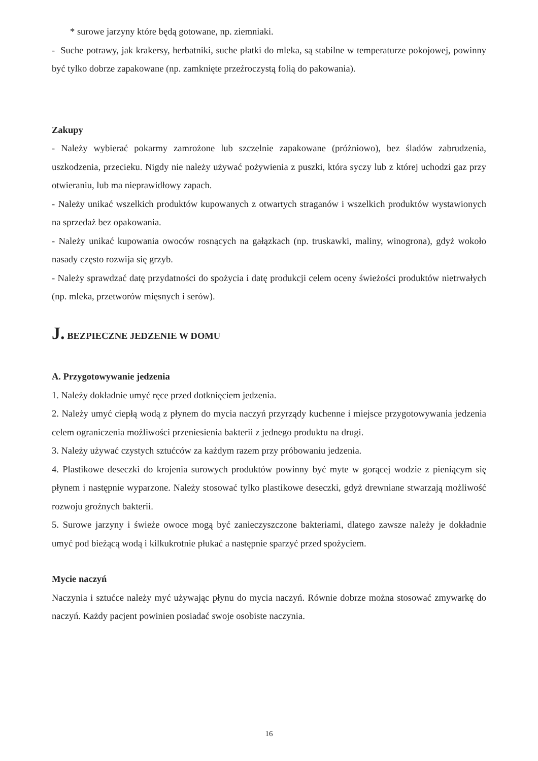* surowe jarzyny które będą gotowane, np. ziemniaki.
- Suche potrawy, jak krakersy, herbatniki, suche płatki do mleka, są stabilne w temperaturze pokojowej, powinny być tylko dobrze zapakowane (np. zamknięte przeźroczystą folią do pakowania).
Zakupy
- Należy wybierać pokarmy zamrożone lub szczelnie zapakowane (próżniowo), bez śladów zabrudzenia, uszkodzenia, przecieku. Nigdy nie należy używać pożywienia z puszki, która syczy lub z której uchodzi gaz przy otwieraniu, lub ma nieprawidłowy zapach.
- Należy unikać wszelkich produktów kupowanych z otwartych straganów i wszelkich produktów wystawionych na sprzedaż bez opakowania.
- Należy unikać kupowania owoców rosnących na gałązkach (np. truskawki, maliny, winogrona), gdyż wokoło nasady często rozwija się grzyb.
- Należy sprawdzać datę przydatności do spożycia i datę produkcji celem oceny świeżości produktów nietrwałych (np. mleka, przetworów mięsnych i serów).
J. BEZPIECZNE JEDZENIE W DOMU
A. Przygotowywanie jedzenia
1. Należy dokładnie umyć ręce przed dotknięciem jedzenia.
2. Należy umyć ciepłą wodą z płynem do mycia naczyń przyrządy kuchenne i miejsce przygotowywania jedzenia celem ograniczenia możliwości przeniesienia bakterii z jednego produktu na drugi.
3. Należy używać czystych sztućców za każdym razem przy próbowaniu jedzenia.
4. Plastikowe deseczki do krojenia surowych produktów powinny być myte w gorącej wodzie z pieniącym się płynem i następnie wyparzone. Należy stosować tylko plastikowe deseczki, gdyż drewniane stwarzają możliwość rozwoju groźnych bakterii.
5. Surowe jarzyny i świeże owoce mogą być zanieczyszczone bakteriami, dlatego zawsze należy je dokładnie umyć pod bieżącą wodą i kilkukrotnie płukać a następnie sparzyć przed spożyciem.
Mycie naczyń
Naczynia i sztućce należy myć używając płynu do mycia naczyń. Równie dobrze można stosować zmywarkę do naczyń. Każdy pacjent powinien posiadać swoje osobiste naczynia.
16